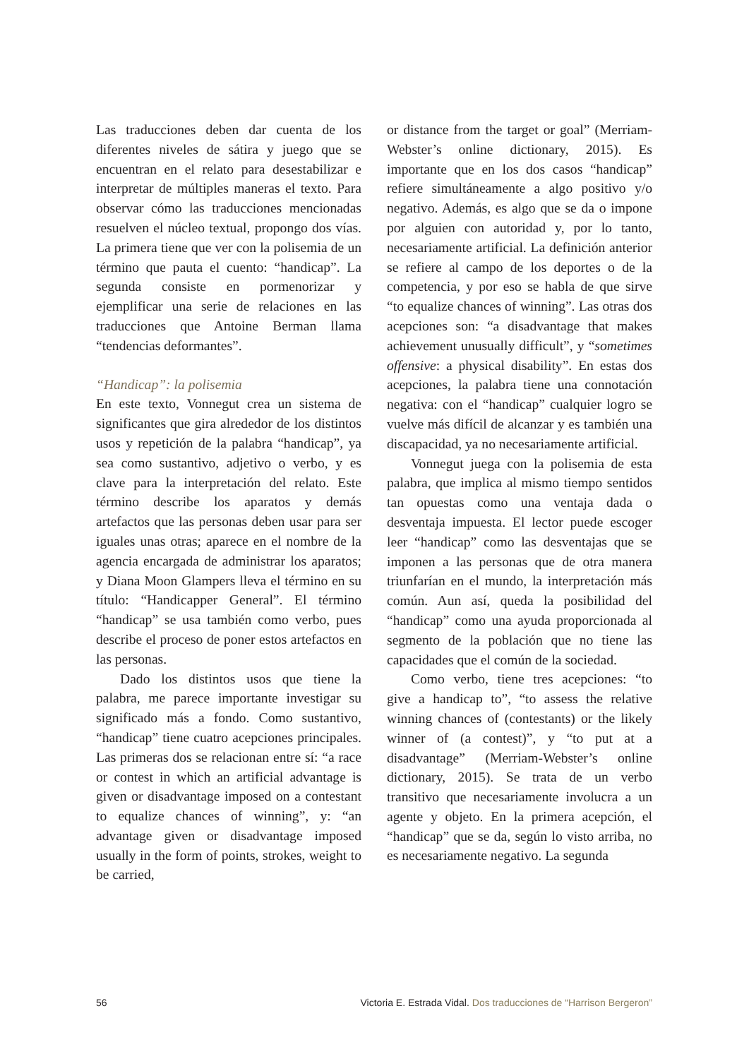Las traducciones deben dar cuenta de los diferentes niveles de sátira y juego que se encuentran en el relato para desestabilizar e interpretar de múltiples maneras el texto. Para observar cómo las traducciones mencionadas resuelven el núcleo textual, propongo dos vías. La primera tiene que ver con la polisemia de un término que pauta el cuento: “handicap”. La segunda consiste en pormenorizar y ejemplificar una serie de relaciones en las traducciones que Antoine Berman llama “tendencias deformantes”.
“Handicap”: la polisemia
En este texto, Vonnegut crea un sistema de significantes que gira alrededor de los distintos usos y repetición de la palabra “handicap”, ya sea como sustantivo, adjetivo o verbo, y es clave para la interpretación del relato. Este término describe los aparatos y demás artefactos que las personas deben usar para ser iguales unas otras; aparece en el nombre de la agencia encargada de administrar los aparatos; y Diana Moon Glampers lleva el término en su título: “Handicapper General”. El término “handicap” se usa también como verbo, pues describe el proceso de poner estos artefactos en las personas.
Dado los distintos usos que tiene la palabra, me parece importante investigar su significado más a fondo. Como sustantivo, “handicap” tiene cuatro acepciones principales. Las primeras dos se relacionan entre sí: “a race or contest in which an artificial advantage is given or disadvantage imposed on a contestant to equalize chances of winning”, y: “an advantage given or disadvantage imposed usually in the form of points, strokes, weight to be carried,
or distance from the target or goal” (Merriam-Webster’s online dictionary, 2015). Es importante que en los dos casos “handicap” refiere simultáneamente a algo positivo y/o negativo. Además, es algo que se da o impone por alguien con autoridad y, por lo tanto, necesariamente artificial. La definición anterior se refiere al campo de los deportes o de la competencia, y por eso se habla de que sirve “to equalize chances of winning”. Las otras dos acepciones son: “a disadvantage that makes achievement unusually difficult”, y “sometimes offensive: a physical disability”. En estas dos acepciones, la palabra tiene una connotación negativa: con el “handicap” cualquier logro se vuelve más difícil de alcanzar y es también una discapacidad, ya no necesariamente artificial.
Vonnegut juega con la polisemia de esta palabra, que implica al mismo tiempo sentidos tan opuestas como una ventaja dada o desventaja impuesta. El lector puede escoger leer “handicap” como las desventajas que se imponen a las personas que de otra manera triunfarían en el mundo, la interpretación más común. Aun así, queda la posibilidad del “handicap” como una ayuda proporcionada al segmento de la población que no tiene las capacidades que el común de la sociedad.
Como verbo, tiene tres acepciones: “to give a handicap to”, “to assess the relative winning chances of (contestants) or the likely winner of (a contest)”, y “to put at a disadvantage” (Merriam-Webster’s online dictionary, 2015). Se trata de un verbo transitivo que necesariamente involucra a un agente y objeto. En la primera acepción, el “handicap” que se da, según lo visto arriba, no es necesariamente negativo. La segunda
56 Victoria E. Estrada Vidal. Dos traducciones de “Harrison Bergeron”